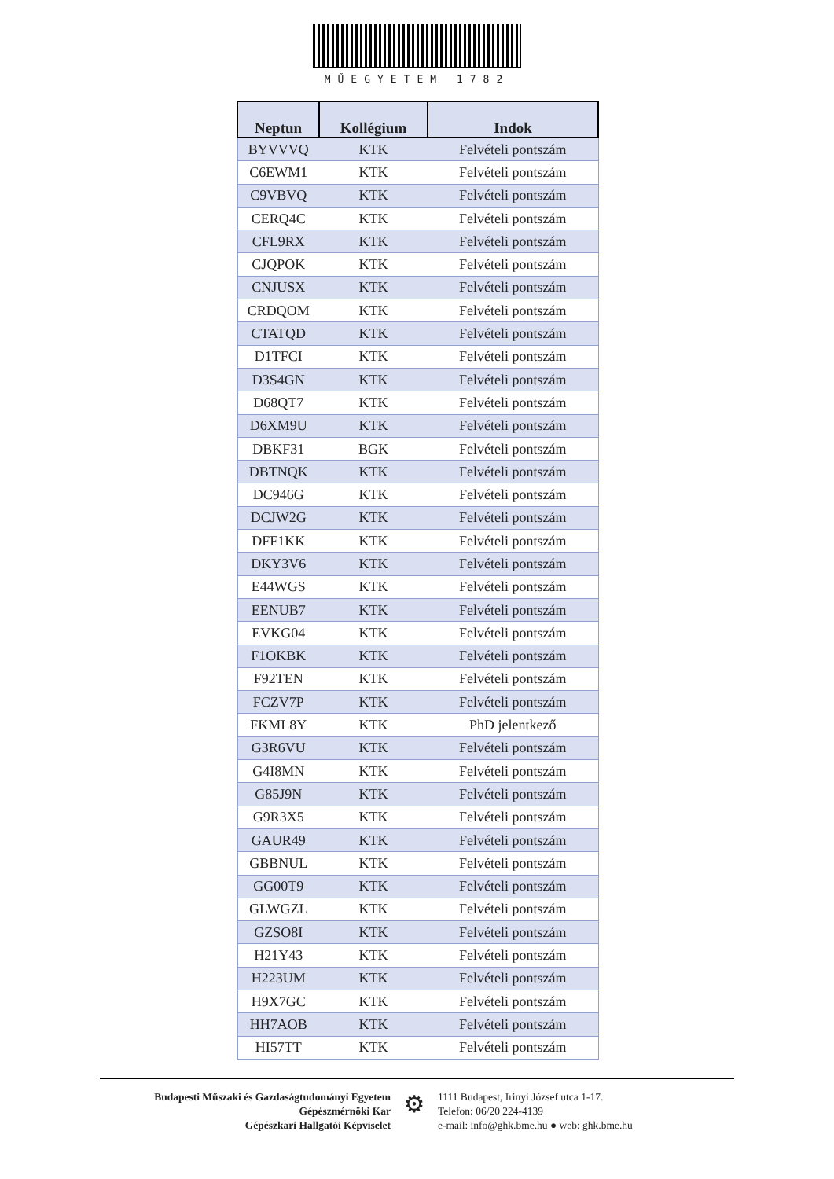MŰEGYETEM 1782
| Neptun | Kollégium | Indok |
| --- | --- | --- |
| BYVVVQ | KTK | Felvételi pontszám |
| C6EWM1 | KTK | Felvételi pontszám |
| C9VBVQ | KTK | Felvételi pontszám |
| CERQ4C | KTK | Felvételi pontszám |
| CFL9RX | KTK | Felvételi pontszám |
| CJQPOK | KTK | Felvételi pontszám |
| CNJUSX | KTK | Felvételi pontszám |
| CRDQOM | KTK | Felvételi pontszám |
| CTATQD | KTK | Felvételi pontszám |
| D1TFCI | KTK | Felvételi pontszám |
| D3S4GN | KTK | Felvételi pontszám |
| D68QT7 | KTK | Felvételi pontszám |
| D6XM9U | KTK | Felvételi pontszám |
| DBKF31 | BGK | Felvételi pontszám |
| DBTNQK | KTK | Felvételi pontszám |
| DC946G | KTK | Felvételi pontszám |
| DCJW2G | KTK | Felvételi pontszám |
| DFF1KK | KTK | Felvételi pontszám |
| DKY3V6 | KTK | Felvételi pontszám |
| E44WGS | KTK | Felvételi pontszám |
| EENUB7 | KTK | Felvételi pontszám |
| EVKG04 | KTK | Felvételi pontszám |
| F1OKBK | KTK | Felvételi pontszám |
| F92TEN | KTK | Felvételi pontszám |
| FCZV7P | KTK | Felvételi pontszám |
| FKML8Y | KTK | PhD jelentkező |
| G3R6VU | KTK | Felvételi pontszám |
| G4I8MN | KTK | Felvételi pontszám |
| G85J9N | KTK | Felvételi pontszám |
| G9R3X5 | KTK | Felvételi pontszám |
| GAUR49 | KTK | Felvételi pontszám |
| GBBNUL | KTK | Felvételi pontszám |
| GG00T9 | KTK | Felvételi pontszám |
| GLWGZL | KTK | Felvételi pontszám |
| GZSO8I | KTK | Felvételi pontszám |
| H21Y43 | KTK | Felvételi pontszám |
| H223UM | KTK | Felvételi pontszám |
| H9X7GC | KTK | Felvételi pontszám |
| HH7AOB | KTK | Felvételi pontszám |
| HI57TT | KTK | Felvételi pontszám |
Budapesti Műszaki és Gazdaságtudományi Egyetem
Gépészmérnöki Kar
Gépészkari Hallgatói Képviselet
⚙
1111 Budapest, Irinyi József utca 1-17.
Telefon: 06/20 224-4139
e-mail: info@ghk.bme.hu ● web: ghk.bme.hu